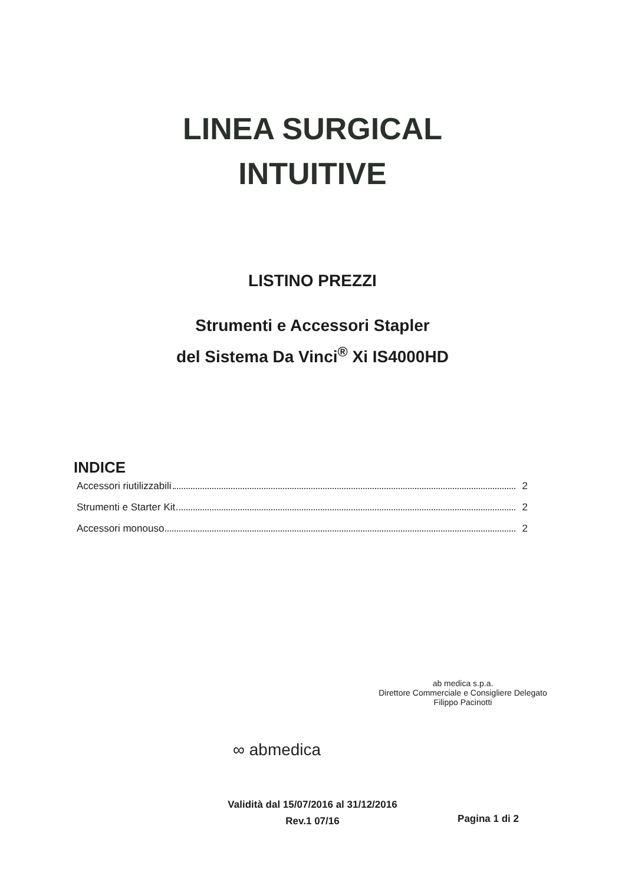LINEA SURGICAL
INTUITIVE
LISTINO PREZZI
Strumenti e Accessori Stapler
del Sistema Da Vinci<sup>®</sup> Xi IS4000HD
INDICE
Accessori riutilizzabili 2
Strumenti e Starter Kit 2
Accessori monouso 2
ab medica s.p.a.
Direttore Commerciale e Consigliere Delegato
Filippo Pacinotti
∞ abmedica
Validità dal 15/07/2016 al 31/12/2016
Rev.1 07/16
Pagina 1 di 2